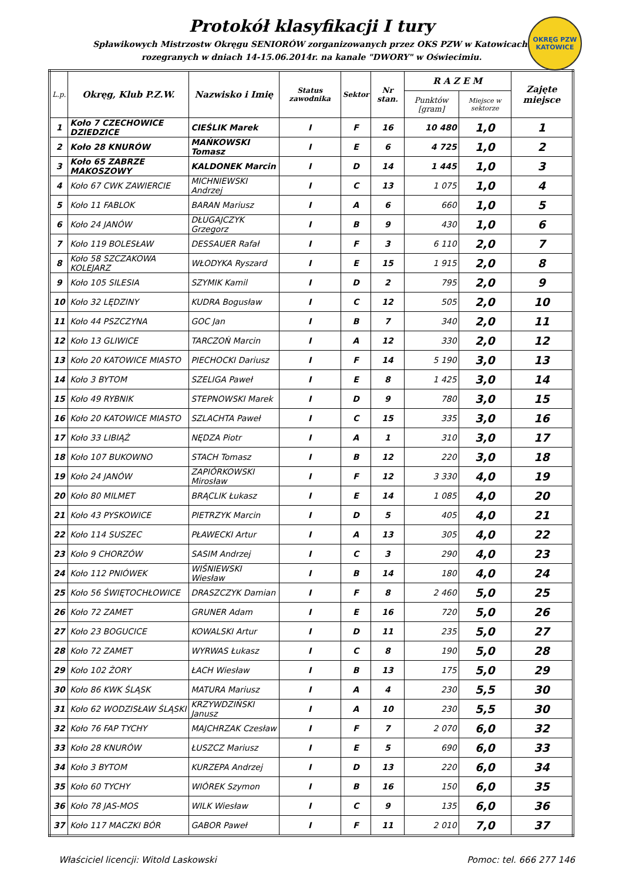Protokół klasyfikacji I tury
Spławikowych Mistrzostw Okręgu SENIORÓW zorganizowanych przez OKS PZW w Katowicach.
rozegranych w dniach 14-15.06.2014r. na kanale "DWORY" w Oświecimiu.
OKRĘG PZW KATOWICE
| L.p. | Okręg, Klub P.Z.W. | Nazwisko i Imię | Status zawodnika | Sektor | Nr stan. | R A Z E M | | Zajęte miejsce |
| --- | --- | --- | --- | --- | --- | --- | --- | --- |
| | | | | | | Punktów [gram] | Miejsce w sektorze | |
| 1 | Koło 7 CZECHOWICE DZIEDZICE | CIEŚLIK Marek | I | F | 16 | 10 480 | 1,0 | 1 |
| 2 | Koło 28 KNURÓW | MAŃKOWSKI Tomasz | I | E | 6 | 4 725 | 1,0 | 2 |
| 3 | Koło 65 ZABRZE MAKOSZOWY | KALDONEK Marcin | I | D | 14 | 1 445 | 1,0 | 3 |
| 4 | Koło 67 CWK ZAWIERCIE | MICHNIEWSKI Andrzej | I | C | 13 | 1 075 | 1,0 | 4 |
| 5 | Koło 11 FABLOK | BARAN Mariusz | I | A | 6 | 660 | 1,0 | 5 |
| 6 | Koło 24 JANÓW | DŁUGAJCZYK Grzegorz | I | B | 9 | 430 | 1,0 | 6 |
| 7 | Koło 119 BOLESŁAW | DESSAUER Rafał | I | F | 3 | 6 110 | 2,0 | 7 |
| 8 | Koło 58 SZCZAKOWA KOLEJARZ | WŁODYKA Ryszard | I | E | 15 | 1 915 | 2,0 | 8 |
| 9 | Koło 105 SILESIA | SZYMIK Kamil | I | D | 2 | 795 | 2,0 | 9 |
| 10 | Koło 32 LĘDZINY | KUDRA Bogusław | I | C | 12 | 505 | 2,0 | 10 |
| 11 | Koło 44 PSZCZYNA | GOC Jan | I | B | 7 | 340 | 2,0 | 11 |
| 12 | Koło 13 GLIWICE | TARCZOŃ Marcin | I | A | 12 | 330 | 2,0 | 12 |
| 13 | Koło 20 KATOWICE MIASTO | PIECHOCKI Dariusz | I | F | 14 | 5 190 | 3,0 | 13 |
| 14 | Koło 3 BYTOM | SZELIGA Paweł | I | E | 8 | 1 425 | 3,0 | 14 |
| 15 | Koło 49 RYBNIK | STEPNOWSKI Marek | I | D | 9 | 780 | 3,0 | 15 |
| 16 | Koło 20 KATOWICE MIASTO | SZLACHTA Paweł | I | C | 15 | 335 | 3,0 | 16 |
| 17 | Koło 33 LIBIĄŻ | NĘDZA Piotr | I | A | 1 | 310 | 3,0 | 17 |
| 18 | Koło 107 BUKOWNO | STACH Tomasz | I | B | 12 | 220 | 3,0 | 18 |
| 19 | Koło 24 JANÓW | ZAPIÓRKOWSKI Mirosław | I | F | 12 | 3 330 | 4,0 | 19 |
| 20 | Koło 80 MILMET | BRĄCLIK Łukasz | I | E | 14 | 1 085 | 4,0 | 20 |
| 21 | Koło 43 PYSKOWICE | PIETRZYK Marcin | I | D | 5 | 405 | 4,0 | 21 |
| 22 | Koło 114 SUSZEC | PŁAWECKI Artur | I | A | 13 | 305 | 4,0 | 22 |
| 23 | Koło 9 CHORZÓW | SASIM Andrzej | I | C | 3 | 290 | 4,0 | 23 |
| 24 | Koło 112 PNIÓWEK | WIŚNIEWSKI Wiesław | I | B | 14 | 180 | 4,0 | 24 |
| 25 | Koło 56 ŚWIĘTOCHŁOWICE | DRASZCZYK Damian | I | F | 8 | 2 460 | 5,0 | 25 |
| 26 | Koło 72 ZAMET | GRUNER Adam | I | E | 16 | 720 | 5,0 | 26 |
| 27 | Koło 23 BOGUCICE | KOWALSKI Artur | I | D | 11 | 235 | 5,0 | 27 |
| 28 | Koło 72 ZAMET | WYRWAS Łukasz | I | C | 8 | 190 | 5,0 | 28 |
| 29 | Koło 102 ŻORY | ŁACH Wiesław | I | B | 13 | 175 | 5,0 | 29 |
| 30 | Koło 86 KWK ŚLĄSK | MATURA Mariusz | I | A | 4 | 230 | 5,5 | 30 |
| 31 | Koło 62 WODZISŁAW ŚLĄSKI | KRZYWDZIŃSKI Janusz | I | A | 10 | 230 | 5,5 | 30 |
| 32 | Koło 76 FAP TYCHY | MAJCHRZAK Czesław | I | F | 7 | 2 070 | 6,0 | 32 |
| 33 | Koło 28 KNURÓW | ŁUSZCZ Mariusz | I | E | 5 | 690 | 6,0 | 33 |
| 34 | Koło 3 BYTOM | KURZEPA Andrzej | I | D | 13 | 220 | 6,0 | 34 |
| 35 | Koło 60 TYCHY | WIÓREK Szymon | I | B | 16 | 150 | 6,0 | 35 |
| 36 | Koło 78 JAS-MOS | WILK Wiesław | I | C | 9 | 135 | 6,0 | 36 |
| 37 | Koło 117 MACZKI BÓR | GABOR Paweł | I | F | 11 | 2 010 | 7,0 | 37 |
Właściciel licencji: Witold Laskowski Pomoc: tel. 666 277 146